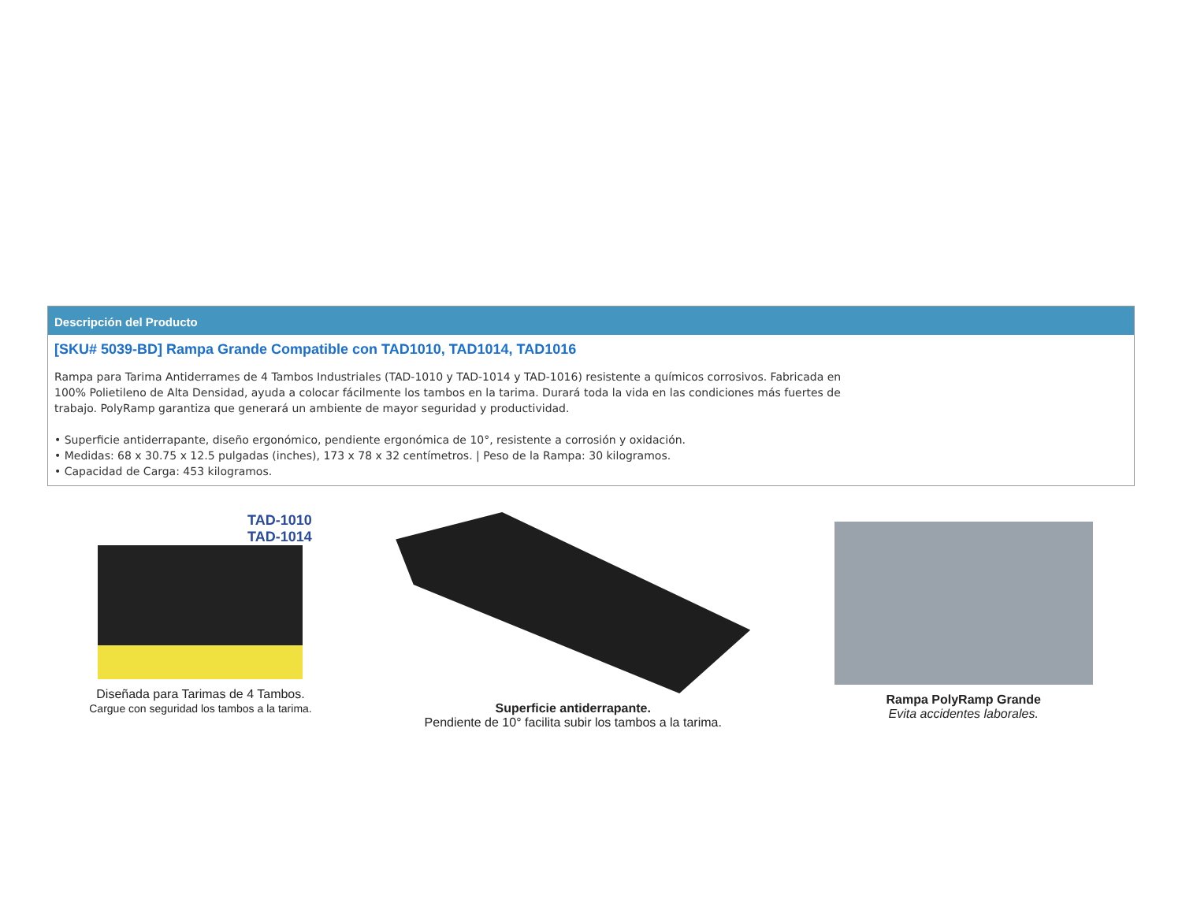Descripción del Producto
[SKU# 5039-BD] Rampa Grande Compatible con TAD1010, TAD1014, TAD1016
Rampa para Tarima Antiderrames de 4 Tambos Industriales (TAD-1010 y TAD-1014 y TAD-1016) resistente a químicos corrosivos. Fabricada en 100% Polietileno de Alta Densidad, ayuda a colocar fácilmente los tambos en la tarima. Durará toda la vida en las condiciones más fuertes de trabajo. PolyRamp garantiza que generará un ambiente de mayor seguridad y productividad.
• Superficie antiderrapante, diseño ergonómico, pendiente ergonómica de 10°, resistente a corrosión y oxidación.
• Medidas: 68 x 30.75 x 12.5 pulgadas (inches), 173 x 78 x 32 centímetros. | Peso de la Rampa: 30 kilogramos.
• Capacidad de Carga: 453 kilogramos.
TAD-1010
TAD-1014
Diseñada para Tarimas de 4 Tambos.
Cargue con seguridad los tambos a la tarima.
Superficie antiderrapante.
Pendiente de 10° facilita subir los tambos a la tarima.
Rampa PolyRamp Grande
Evita accidentes laborales.